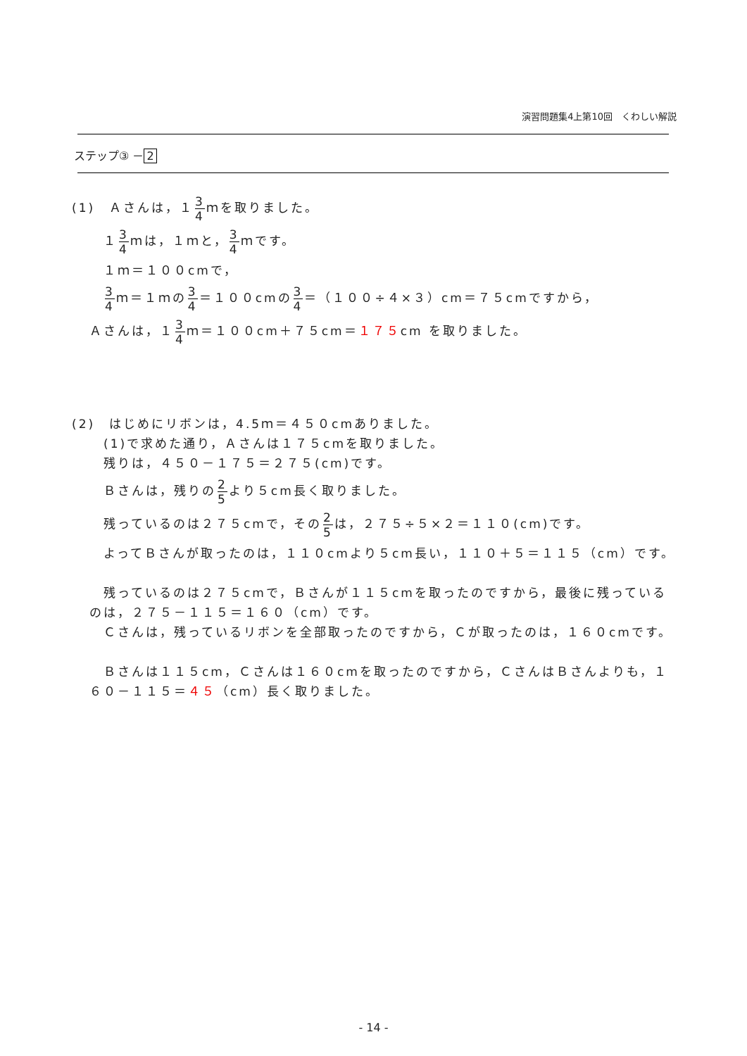演習問題集4上第10回　くわしい解説
ステップ③ － 2
(1)　Ａさんは，１3 4ｍを取りました。
１3 4ｍは，１ｍと，3 4ｍです。
１ｍ＝１００cmで，
3 4ｍ＝１ｍの3 4＝１００cmの3 4＝（１００÷４×３）cm＝７５cmですから，
Ａさんは，１3 4ｍ＝１００cm＋７５cm＝１７５cm を取りました。
(2)　はじめにリボンは，4.5ｍ＝４５０cmありました。
(1)で求めた通り，Ａさんは１７５cmを取りました。
残りは，４５０－１７５＝２７５(cm)です。
Ｂさんは，残りの2 5より５cm長く取りました。
残っているのは２７５cmで，その2 5は，２７５÷５×２＝１１０(cm)です。
　よってＢさんが取ったのは，１１０cmより５cm長い，１１０＋５＝１１５（cm）です。
　残っているのは２７５cmで，Ｂさんが１１５cmを取ったのですから，最後に残っているのは，２７５－１１５＝１６０（cm）です。
　Ｃさんは，残っているリボンを全部取ったのですから，Ｃが取ったのは，１６０cmです。
　Ｂさんは１１５cm，Ｃさんは１６０cmを取ったのですから，ＣさんはＢさんよりも，１６０－１１５＝４５（cm）長く取りました。
- 14 -